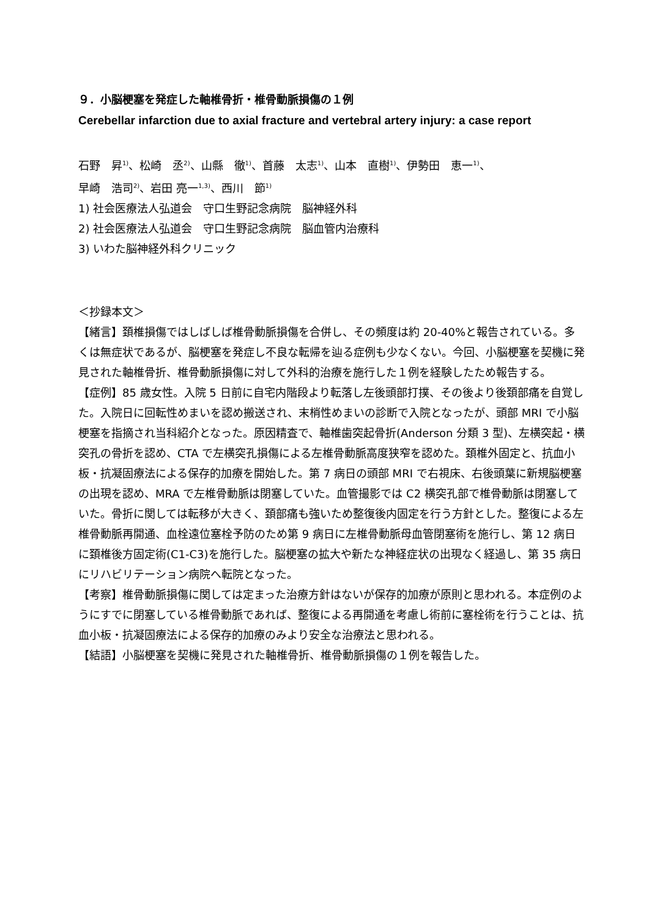９．小脳梗塞を発症した軸椎骨折・椎骨動脈損傷の１例
Cerebellar infarction due to axial fracture and vertebral artery injury: a case report
石野　昇<sup>1)</sup>、松崎　丞<sup>2)</sup>、山縣　徹<sup>1)</sup>、首藤　太志<sup>1)</sup>、山本　直樹<sup>1)</sup>、伊勢田　恵一<sup>1)</sup>、
早崎　浩司<sup>2)</sup>、岩田 亮一<sup>1,3)</sup>、西川　節<sup>1)</sup>
1) 社会医療法人弘道会　守口生野記念病院　脳神経外科
2) 社会医療法人弘道会　守口生野記念病院　脳血管内治療科
3) いわた脳神経外科クリニック
＜抄録本文＞
【緒言】頚椎損傷ではしばしば椎骨動脈損傷を合併し、その頻度は約 20-40%と報告されている。多くは無症状であるが、脳梗塞を発症し不良な転帰を辿る症例も少なくない。今回、小脳梗塞を契機に発見された軸椎骨折、椎骨動脈損傷に対して外科的治療を施行した１例を経験したため報告する。
【症例】85 歳女性。入院 5 日前に自宅内階段より転落し左後頭部打撲、その後より後頚部痛を自覚した。入院日に回転性めまいを認め搬送され、末梢性めまいの診断で入院となったが、頭部 MRI で小脳梗塞を指摘され当科紹介となった。原因精査で、軸椎歯突起骨折(Anderson 分類 3 型)、左横突起・横突孔の骨折を認め、CTA で左横突孔損傷による左椎骨動脈高度狭窄を認めた。頚椎外固定と、抗血小板・抗凝固療法による保存的加療を開始した。第 7 病日の頭部 MRI で右視床、右後頭葉に新規脳梗塞の出現を認め、MRA で左椎骨動脈は閉塞していた。血管撮影では C2 横突孔部で椎骨動脈は閉塞していた。骨折に関しては転移が大きく、頚部痛も強いため整復後内固定を行う方針とした。整復による左椎骨動脈再開通、血栓遠位塞栓予防のため第 9 病日に左椎骨動脈母血管閉塞術を施行し、第 12 病日に頚椎後方固定術(C1-C3)を施行した。脳梗塞の拡大や新たな神経症状の出現なく経過し、第 35 病日にリハビリテーション病院へ転院となった。
【考察】椎骨動脈損傷に関しては定まった治療方針はないが保存的加療が原則と思われる。本症例のようにすでに閉塞している椎骨動脈であれば、整復による再開通を考慮し術前に塞栓術を行うことは、抗血小板・抗凝固療法による保存的加療のみより安全な治療法と思われる。
【結語】小脳梗塞を契機に発見された軸椎骨折、椎骨動脈損傷の１例を報告した。